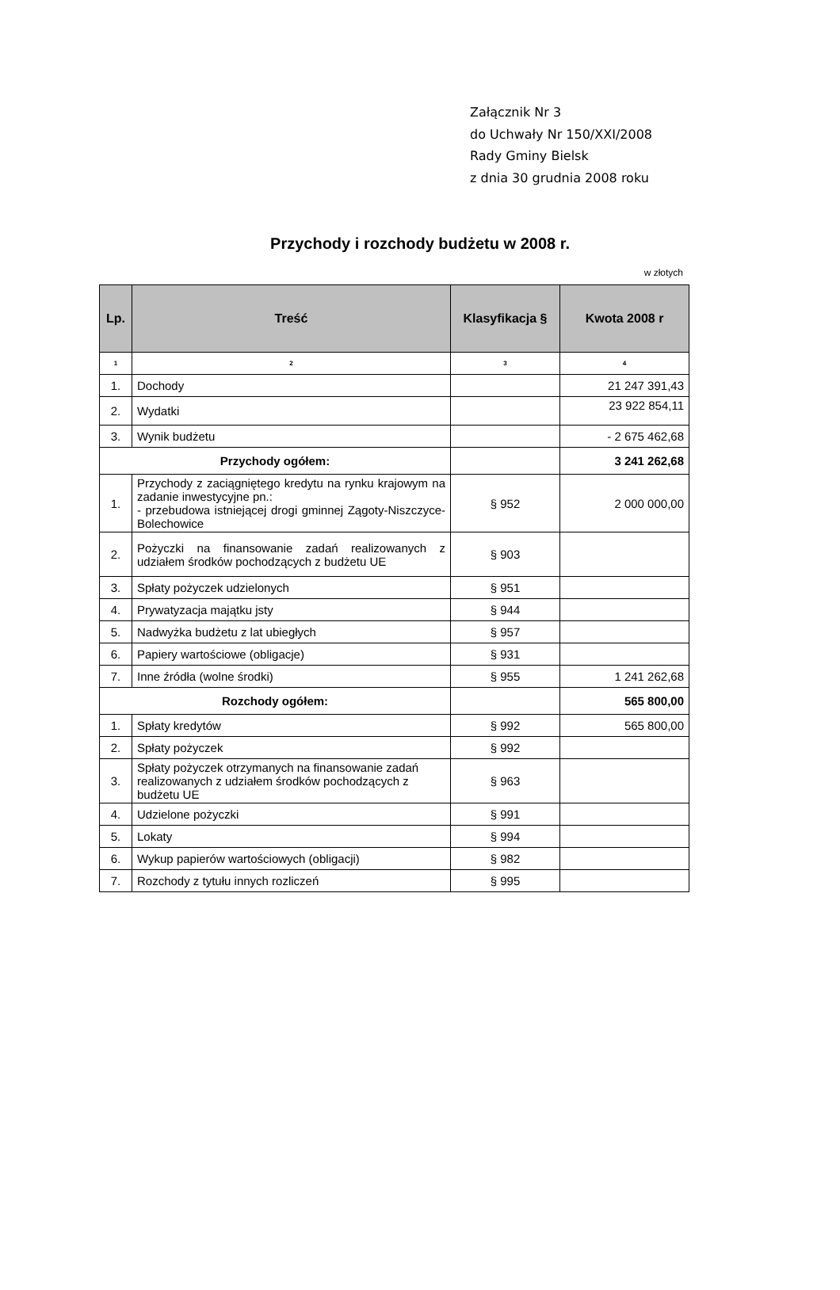Załącznik Nr 3
do Uchwały Nr 150/XXI/2008
Rady Gminy Bielsk
z dnia 30 grudnia 2008 roku
Przychody i rozchody budżetu w 2008 r.
w złotych
| Lp. | Treść | Klasyfikacja § | Kwota 2008 r |
| --- | --- | --- | --- |
| 1 | 2 | 3 | 4 |
| 1. | Dochody | | 21 247 391,43 |
| 2. | Wydatki | | 23 922 854,11 |
| 3. | Wynik budżetu | | - 2 675 462,68 |
| Przychody ogółem: | | | 3 241 262,68 |
| 1. | Przychody z zaciągniętego kredytu na rynku krajowym na zadanie inwestycyjne pn.: - przebudowa istniejącej drogi gminnej Zągoty-Niszczyce-Bolechowice | § 952 | 2 000 000,00 |
| 2. | Pożyczki na finansowanie zadań realizowanych z udziałem środków pochodzących z budżetu UE | § 903 | |
| 3. | Spłaty pożyczek udzielonych | § 951 | |
| 4. | Prywatyzacja majątku jsty | § 944 | |
| 5. | Nadwyżka budżetu z lat ubiegłych | § 957 | |
| 6. | Papiery wartościowe (obligacje) | § 931 | |
| 7. | Inne źródła (wolne środki) | § 955 | 1 241 262,68 |
| Rozchody ogółem: | | | 565 800,00 |
| 1. | Spłaty kredytów | § 992 | 565 800,00 |
| 2. | Spłaty pożyczek | § 992 | |
| 3. | Spłaty pożyczek otrzymanych na finansowanie zadań realizowanych z udziałem środków pochodzących z budżetu UE | § 963 | |
| 4. | Udzielone pożyczki | § 991 | |
| 5. | Lokaty | § 994 | |
| 6. | Wykup papierów wartościowych (obligacji) | § 982 | |
| 7. | Rozchody z tytułu innych rozliczeń | § 995 | |